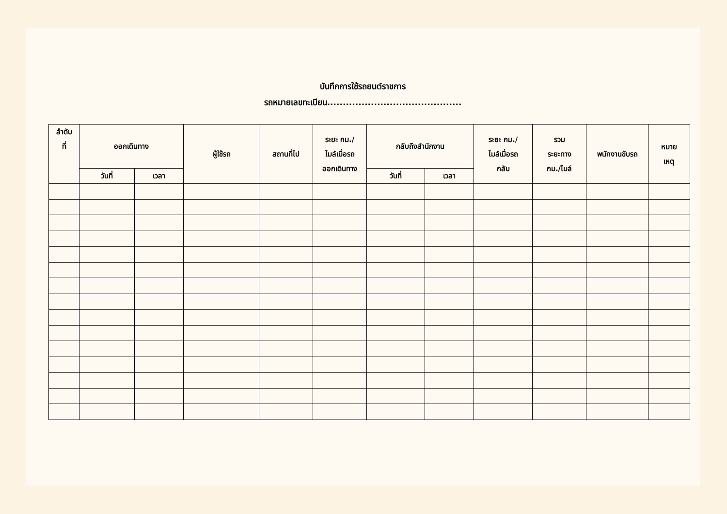บันทึกการใช้รถยนต์ราชการ
รถหมายเลขทะเบียน...........................................
| ลำดับ ที่ | ออกเดินทาง | | ผู้ใช้รถ | สถานที่ไป | ระยะ กม./ ไมล์เมื่อรถ ออกเดินทาง | กลับถึงสำนักงาน | | ระยะ กม./ ไมล์เมื่อรถ กลับ | รวม ระยะทาง กม./ไมล์ | พนักงานขับรถ | หมาย เหตุ |
| --- | --- | --- | --- | --- | --- | --- | --- | --- | --- | --- | --- |
| | วันที่ | เวลา | | | | วันที่ | เวลา | | | | |